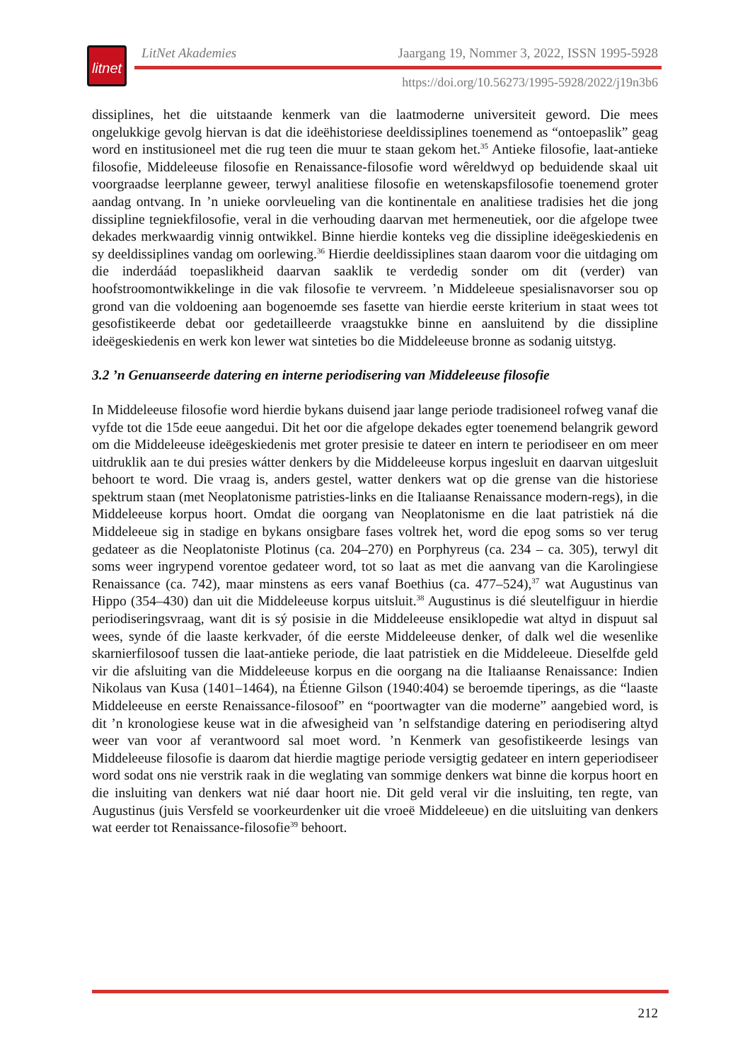litnet
LitNet Akademies Jaargang 19, Nommer 3, 2022, ISSN 1995-5928
https://doi.org/10.56273/1995-5928/2022/j19n3b6
dissiplines, het die uitstaande kenmerk van die laatmoderne universiteit geword. Die mees ongelukkige gevolg hiervan is dat die ideëhistoriese deeldissiplines toenemend as “ontoepaslik” geag word en institusioneel met die rug teen die muur te staan gekom het.<sup>35</sup> Antieke filosofie, laat-antieke filosofie, Middeleeuse filosofie en Renaissance-filosofie word wêreldwyd op beduidende skaal uit voorgraadse leerplanne geweer, terwyl analitiese filosofie en wetenskaps­filosofie toenemend groter aandag ontvang. In ’n unieke oorvleueling van die kontinentale en analitiese tradisies het die jong dissipline tegniekfilosofie, veral in die verhouding daarvan met hermeneutiek, oor die afgelope twee dekades merkwaardig vinnig ontwikkel. Binne hierdie konteks veg die dissipline ideëgeskiedenis en sy deeldissiplines vandag om oorlewing.<sup>36</sup> Hierdie deeldissiplines staan daarom voor die uitdaging om die inderdáád toepaslikheid daarvan saaklik te verdedig sonder om dit (verder) van hoofstroomontwikkelinge in die vak filosofie te vervreem. ’n Middeleeue spesialisnavorser sou op grond van die voldoening aan bogenoemde ses fasette van hierdie eerste kriterium in staat wees tot gesofistikeerde debat oor gedetailleerde vraagstukke binne en aansluitend by die dissipline ideëgeskiedenis en werk kon lewer wat sinteties bo die Middeleeuse bronne as sodanig uitstyg.
3.2 ’n Genuanseerde datering en interne periodisering van Middeleeuse filosofie
In Middeleeuse filosofie word hierdie bykans duisend jaar lange periode tradisioneel rofweg vanaf die vyfde tot die 15de eeue aangedui. Dit het oor die afgelope dekades egter toenemend belangrik geword om die Middeleeuse ideëgeskiedenis met groter presisie te dateer en intern te periodiseer en om meer uitdruklik aan te dui presies wátter denkers by die Middeleeuse korpus ingesluit en daarvan uitgesluit behoort te word. Die vraag is, anders gestel, watter denkers wat op die grense van die historiese spektrum staan (met Neoplatonisme patristies-links en die Italiaanse Renaissance modern-regs), in die Middeleeuse korpus hoort. Omdat die oorgang van Neoplatonisme en die laat patristiek ná die Middeleeue sig in stadige en bykans onsigbare fases voltrek het, word die epog soms so ver terug gedateer as die Neoplatoniste Plotinus (ca. 204–270) en Porphyreus (ca. 234 – ca. 305), terwyl dit soms weer ingrypend vorentoe gedateer word, tot so laat as met die aanvang van die Karolingiese Renaissance (ca. 742), maar minstens as eers vanaf Boethius (ca. 477–524),<sup>37</sup> wat Augustinus van Hippo (354–430) dan uit die Middeleeuse korpus uitsluit.<sup>38</sup> Augustinus is dié sleutelfiguur in hierdie periodiseringsvraag, want dit is sý posisie in die Middeleeuse ensiklopedie wat altyd in dispuut sal wees, synde óf die laaste kerkvader, óf die eerste Middeleeuse denker, of dalk wel die wesenlike skarnierfilosoof tussen die laat-antieke periode, die laat patristiek en die Middeleeue. Dieselfde geld vir die afsluiting van die Middeleeuse korpus en die oorgang na die Italiaanse Renaissance: Indien Nikolaus van Kusa (1401–1464), na Étienne Gilson (1940:404) se beroemde tiperings, as die “laaste Middeleeuse en eerste Renaissance-filosoof” en “poortwagter van die moderne” aangebied word, is dit ’n kronologiese keuse wat in die afwesigheid van ’n self­standige datering en periodisering altyd weer van voor af verantwoord sal moet word. ’n Kenmerk van gesofistikeerde lesings van Middeleeuse filosofie is daarom dat hierdie magtige periode versigtig gedateer en intern geperiodiseer word sodat ons nie verstrik raak in die weglating van sommige denkers wat binne die korpus hoort en die insluiting van denkers wat nié daar hoort nie. Dit geld veral vir die insluiting, ten regte, van Augustinus (juis Versfeld se voorkeurdenker uit die vroeë Middeleeue) en die uitsluiting van denkers wat eerder tot Renaissance-filosofie<sup>39</sup> behoort.
212